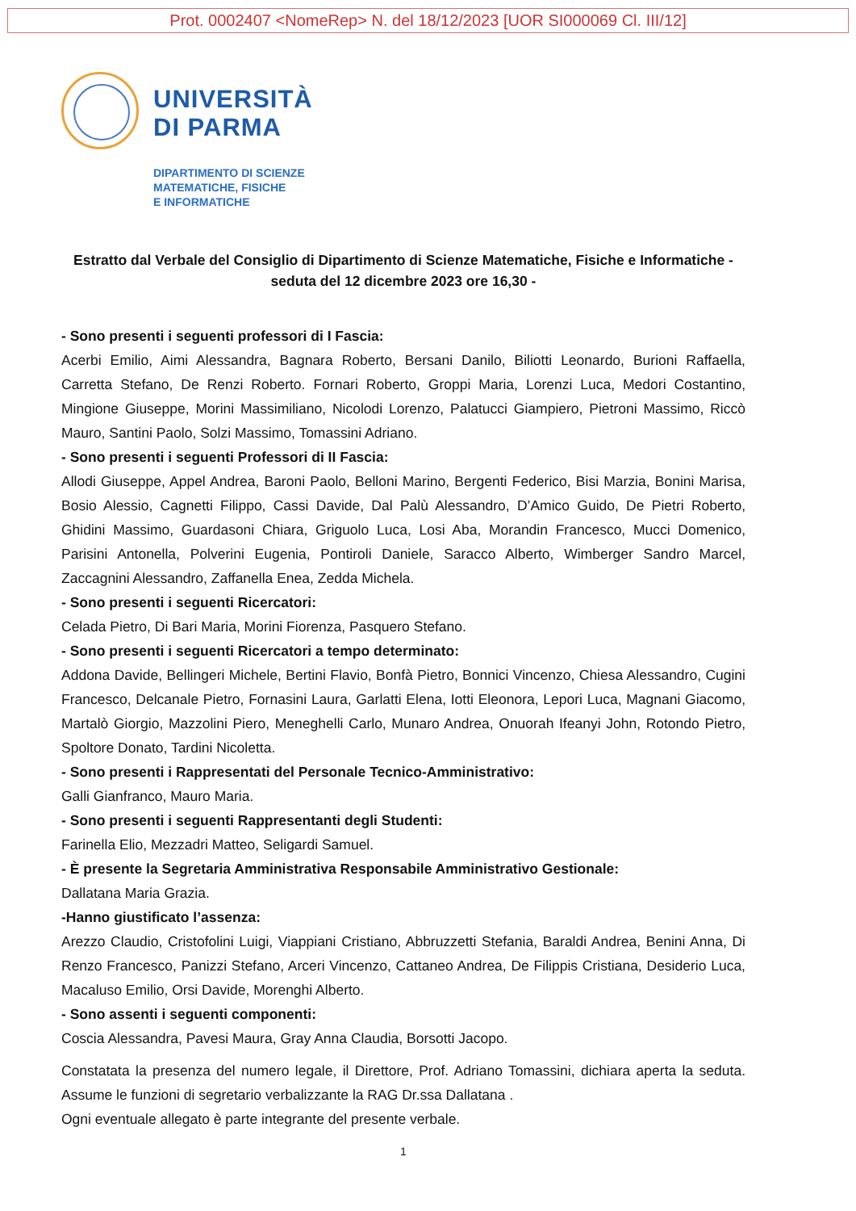Prot. 0002407 <NomeRep> N. del 18/12/2023 [UOR SI000069 Cl. III/12]
UNIVERSITÀ
DI PARMA
DIPARTIMENTO DI SCIENZE
MATEMATICHE, FISICHE
E INFORMATICHE
Estratto dal Verbale del Consiglio di Dipartimento di Scienze Matematiche, Fisiche e Informatiche - seduta del 12 dicembre 2023 ore 16,30 -
- Sono presenti i seguenti professori di I Fascia:
Acerbi Emilio, Aimi Alessandra, Bagnara Roberto, Bersani Danilo, Biliotti Leonardo, Burioni Raffaella, Carretta Stefano, De Renzi Roberto. Fornari Roberto, Groppi Maria, Lorenzi Luca, Medori Costantino, Mingione Giuseppe, Morini Massimiliano, Nicolodi Lorenzo, Palatucci Giampiero, Pietroni Massimo, Riccò Mauro, Santini Paolo, Solzi Massimo, Tomassini Adriano.
- Sono presenti i seguenti Professori di II Fascia:
Allodi Giuseppe, Appel Andrea, Baroni Paolo, Belloni Marino, Bergenti Federico, Bisi Marzia, Bonini Marisa, Bosio Alessio, Cagnetti Filippo, Cassi Davide, Dal Palù Alessandro, D’Amico Guido, De Pietri Roberto, Ghidini Massimo, Guardasoni Chiara, Griguolo Luca, Losi Aba, Morandin Francesco, Mucci Domenico, Parisini Antonella, Polverini Eugenia, Pontiroli Daniele, Saracco Alberto, Wimberger Sandro Marcel, Zaccagnini Alessandro, Zaffanella Enea, Zedda Michela.
- Sono presenti i seguenti Ricercatori:
Celada Pietro, Di Bari Maria, Morini Fiorenza, Pasquero Stefano.
- Sono presenti i seguenti Ricercatori a tempo determinato:
Addona Davide, Bellingeri Michele, Bertini Flavio, Bonfà Pietro, Bonnici Vincenzo, Chiesa Alessandro, Cugini Francesco, Delcanale Pietro, Fornasini Laura, Garlatti Elena, Iotti Eleonora, Lepori Luca, Magnani Giacomo, Martalò Giorgio, Mazzolini Piero, Meneghelli Carlo, Munaro Andrea, Onuorah Ifeanyi John, Rotondo Pietro, Spoltore Donato, Tardini Nicoletta.
- Sono presenti i Rappresentati del Personale Tecnico-Amministrativo:
Galli Gianfranco, Mauro Maria.
- Sono presenti i seguenti Rappresentanti degli Studenti:
Farinella Elio, Mezzadri Matteo, Seligardi Samuel.
- È presente la Segretaria Amministrativa Responsabile Amministrativo Gestionale:
Dallatana Maria Grazia.
-Hanno giustificato l’assenza:
Arezzo Claudio, Cristofolini Luigi, Viappiani Cristiano, Abbruzzetti Stefania, Baraldi Andrea, Benini Anna, Di Renzo Francesco, Panizzi Stefano, Arceri Vincenzo, Cattaneo Andrea, De Filippis Cristiana, Desiderio Luca, Macaluso Emilio, Orsi Davide, Morenghi Alberto.
- Sono assenti i seguenti componenti:
Coscia Alessandra, Pavesi Maura, Gray Anna Claudia, Borsotti Jacopo.
Constatata la presenza del numero legale, il Direttore, Prof. Adriano Tomassini, dichiara aperta la seduta. Assume le funzioni di segretario verbalizzante la RAG Dr.ssa Dallatana .
Ogni eventuale allegato è parte integrante del presente verbale.
1